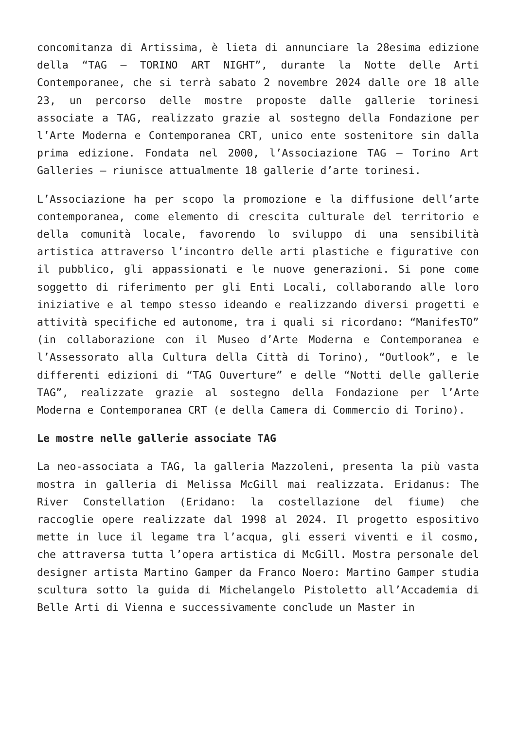concomitanza di Artissima, è lieta di annunciare la 28esima edizione della “TAG – TORINO ART NIGHT”, durante la Notte delle Arti Contemporanee, che si terrà sabato 2 novembre 2024 dalle ore 18 alle 23, un percorso delle mostre proposte dalle gallerie torinesi associate a TAG, realizzato grazie al sostegno della Fondazione per l’Arte Moderna e Contemporanea CRT, unico ente sostenitore sin dalla prima edizione. Fondata nel 2000, l’Associazione TAG – Torino Art Galleries – riunisce attualmente 18 gallerie d’arte torinesi.
L’Associazione ha per scopo la promozione e la diffusione dell’arte contemporanea, come elemento di crescita culturale del territorio e della comunità locale, favorendo lo sviluppo di una sensibilità artistica attraverso l’incontro delle arti plastiche e figurative con il pubblico, gli appassionati e le nuove generazioni. Si pone come soggetto di riferimento per gli Enti Locali, collaborando alle loro iniziative e al tempo stesso ideando e realizzando diversi progetti e attività specifiche ed autonome, tra i quali si ricordano: “ManifesTO” (in collaborazione con il Museo d’Arte Moderna e Contemporanea e l’Assessorato alla Cultura della Città di Torino), “Outlook”, e le differenti edizioni di “TAG Ouverture” e delle “Notti delle gallerie TAG”, realizzate grazie al sostegno della Fondazione per l’Arte Moderna e Contemporanea CRT (e della Camera di Commercio di Torino).
Le mostre nelle gallerie associate TAG
La neo-associata a TAG, la galleria Mazzoleni, presenta la più vasta mostra in galleria di Melissa McGill mai realizzata. Eridanus: The River Constellation (Eridano: la costellazione del fiume) che raccoglie opere realizzate dal 1998 al 2024. Il progetto espositivo mette in luce il legame tra l’acqua, gli esseri viventi e il cosmo, che attraversa tutta l’opera artistica di McGill. Mostra personale del designer artista Martino Gamper da Franco Noero: Martino Gamper studia scultura sotto la guida di Michelangelo Pistoletto all’Accademia di Belle Arti di Vienna e successivamente conclude un Master in